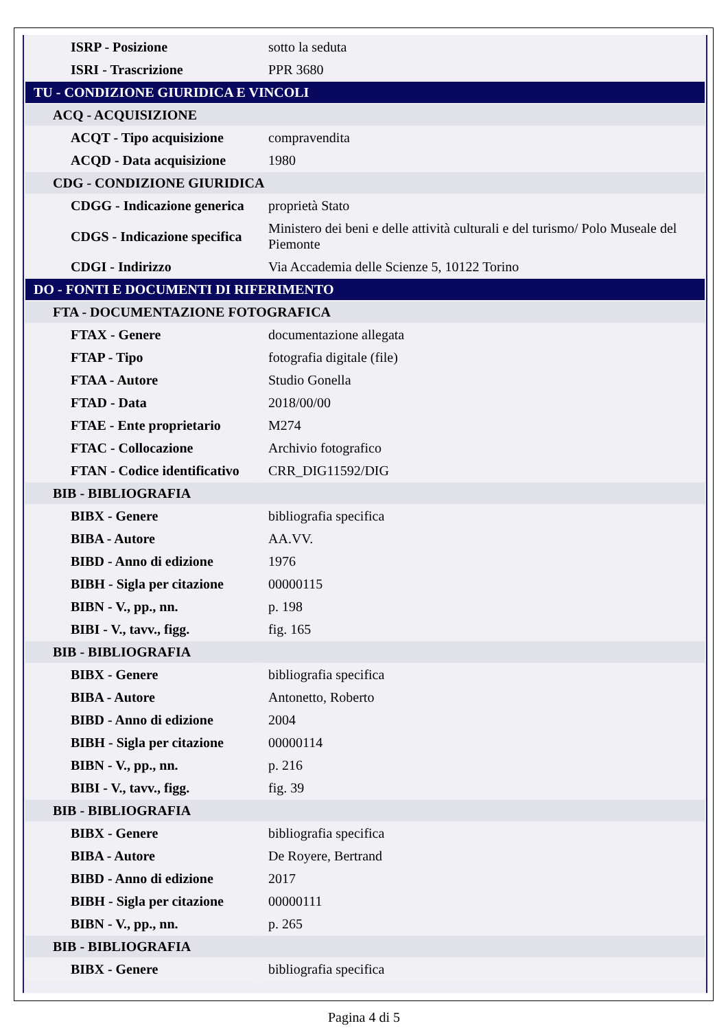| ISRP - Posizione | sotto la seduta |
| ISRI - Trascrizione | PPR 3680 |
| TU - CONDIZIONE GIURIDICA E VINCOLI | |
| ACQ - ACQUISIZIONE | |
| ACQT - Tipo acquisizione | compravendita |
| ACQD - Data acquisizione | 1980 |
| CDG - CONDIZIONE GIURIDICA | |
| CDGG - Indicazione generica | proprietà Stato |
| CDGS - Indicazione specifica | Ministero dei beni e delle attività culturali e del turismo/ Polo Museale del Piemonte |
| CDGI - Indirizzo | Via Accademia delle Scienze 5, 10122 Torino |
| DO - FONTI E DOCUMENTI DI RIFERIMENTO | |
| FTA - DOCUMENTAZIONE FOTOGRAFICA | |
| FTAX - Genere | documentazione allegata |
| FTAP - Tipo | fotografia digitale (file) |
| FTAA - Autore | Studio Gonella |
| FTAD - Data | 2018/00/00 |
| FTAE - Ente proprietario | M274 |
| FTAC - Collocazione | Archivio fotografico |
| FTAN - Codice identificativo | CRR_DIG11592/DIG |
| BIB - BIBLIOGRAFIA | |
| BIBX - Genere | bibliografia specifica |
| BIBA - Autore | AA.VV. |
| BIBD - Anno di edizione | 1976 |
| BIBH - Sigla per citazione | 00000115 |
| BIBN - V., pp., nn. | p. 198 |
| BIBI - V., tavv., figg. | fig. 165 |
| BIB - BIBLIOGRAFIA | |
| BIBX - Genere | bibliografia specifica |
| BIBA - Autore | Antonetto, Roberto |
| BIBD - Anno di edizione | 2004 |
| BIBH - Sigla per citazione | 00000114 |
| BIBN - V., pp., nn. | p. 216 |
| BIBI - V., tavv., figg. | fig. 39 |
| BIB - BIBLIOGRAFIA | |
| BIBX - Genere | bibliografia specifica |
| BIBA - Autore | De Royere, Bertrand |
| BIBD - Anno di edizione | 2017 |
| BIBH - Sigla per citazione | 00000111 |
| BIBN - V., pp., nn. | p. 265 |
| BIB - BIBLIOGRAFIA | |
| BIBX - Genere | bibliografia specifica |
Pagina 4 di 5